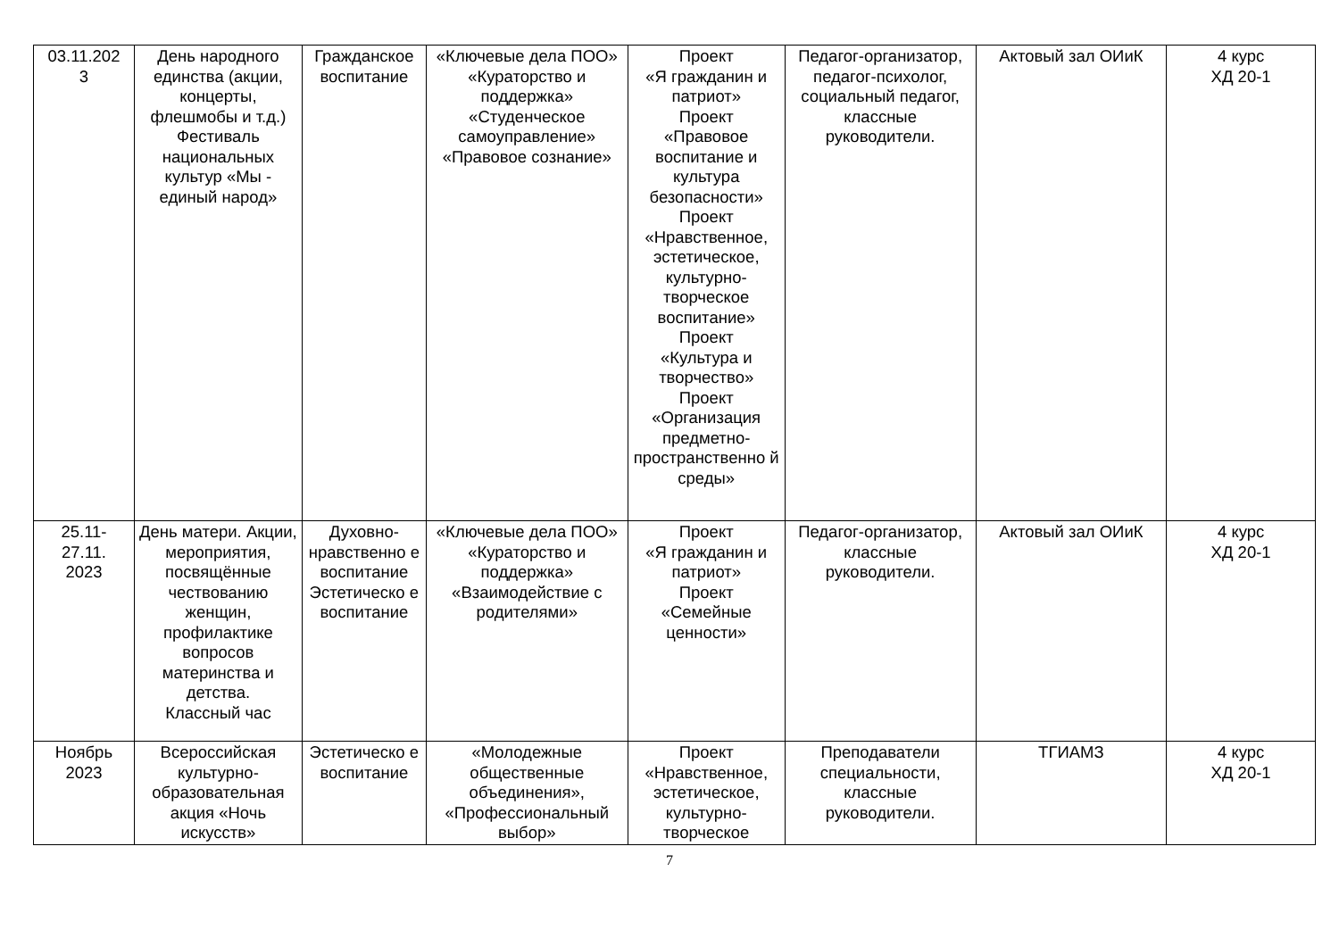| 03.11.202 3 | День народного единства (акции, концерты, флешмобы и т.д.) Фестиваль национальных культур «Мы - единый народ» | Гражданское воспитание | «Ключевые дела ПОО» «Кураторство и поддержка» «Студенческое самоуправление» «Правовое сознание» | Проект «Я гражданин и патриот» Проект «Правовое воспитание и культура безопасности» Проект «Нравственное, эстетическое, культурно-творческое воспитание» Проект «Культура и творчество» Проект «Организация предметно-пространственно й среды» | Педагог-организатор, педагог-психолог, социальный педагог, классные руководители. | Актовый зал ОИиК | 4 курс ХД 20-1 |
| 25.11- 27.11. 2023 | День матери. Акции, мероприятия, посвящённые чествованию женщин, профилактике вопросов материнства и детства. Классный час | Духовно-нравственно е воспитание Эстетическо е воспитание | «Ключевые дела ПОО» «Кураторство и поддержка» «Взаимодействие с родителями» | Проект «Я гражданин и патриот» Проект «Семейные ценности» | Педагог-организатор, классные руководители. | Актовый зал ОИиК | 4 курс ХД 20-1 |
| Ноябрь 2023 | Всероссийская культурно-образовательная акция «Ночь искусств» | Эстетическо е воспитание | «Молодежные общественные объединения», «Профессиональный выбор» | Проект «Нравственное, эстетическое, культурно-творческое | Преподаватели специальности, классные руководители. | ТГИАМЗ | 4 курс ХД 20-1 |
7